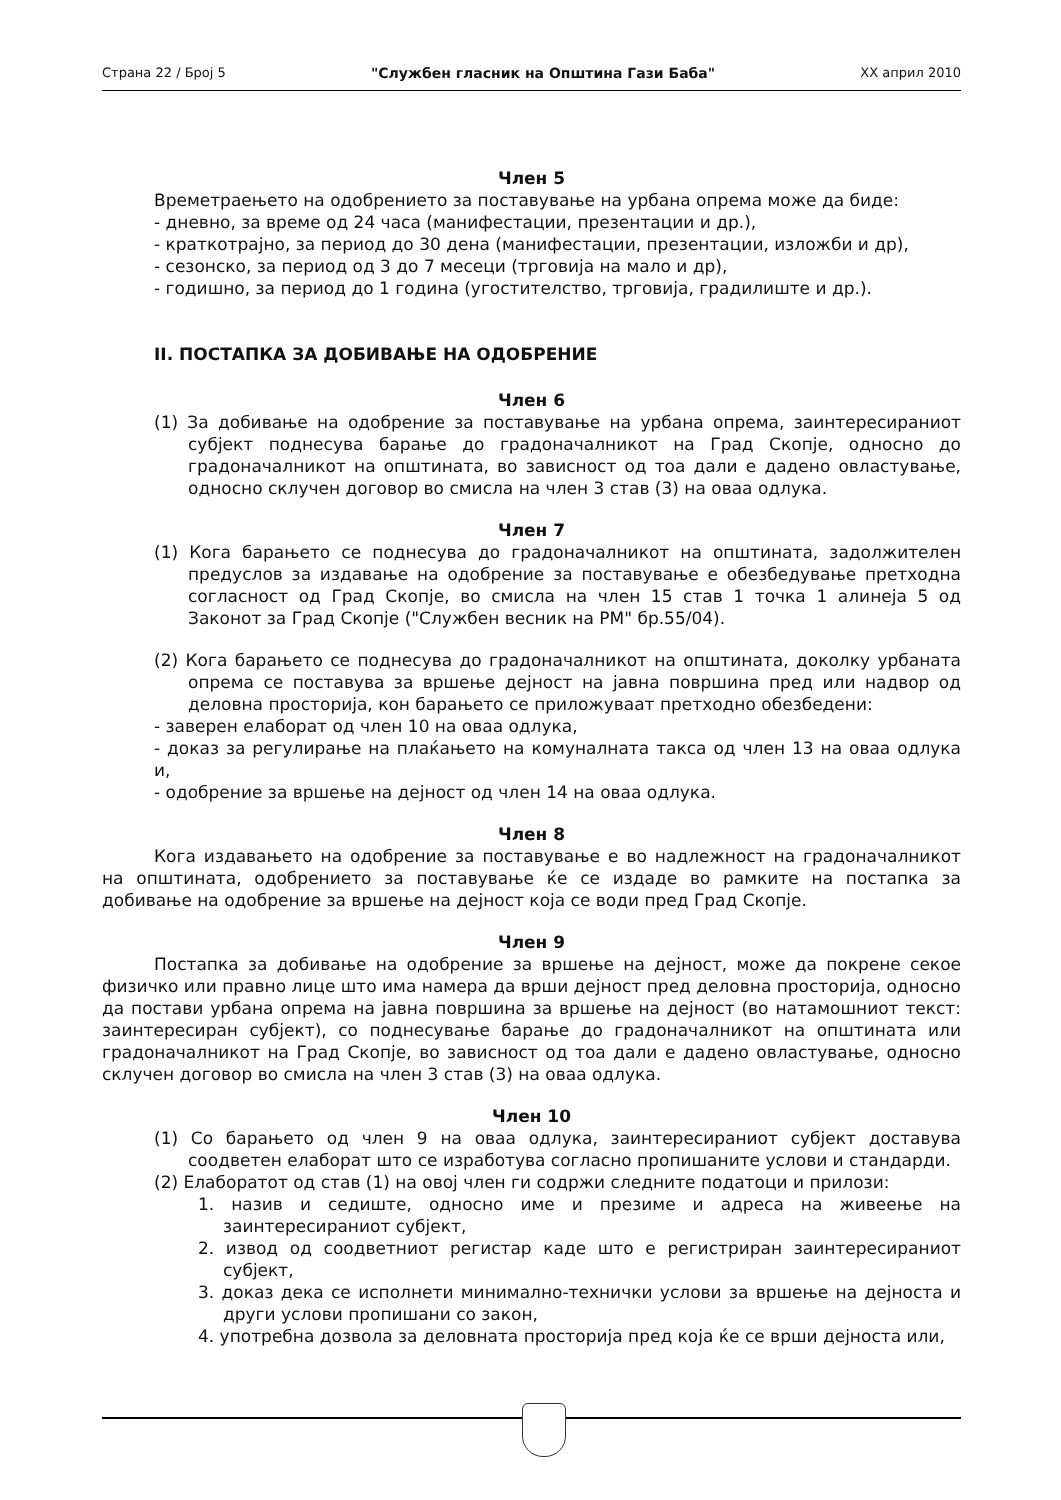Страна 22 / Број 5 "Службен гласник на Општина Гази Баба" XX април 2010
Член 5
Времетраењето на одобрението за поставување на урбана опрема може да биде:
- дневно, за време од 24 часа (манифестации, презентации и др.),
- краткотрајно, за период до 30 дена (манифестации, презентации, изложби и др),
- сезонско, за период од 3 до 7 месеци (трговија на мало и др),
- годишно, за период до 1 година (угостителство, трговија, градилиште и др.).
II. ПОСТАПКА ЗА ДОБИВАЊЕ НА ОДОБРЕНИЕ
Член 6
(1) За добивање на одобрение за поставување на урбана опрема, заинтересираниот субјект поднесува барање до градоначалникот на Град Скопје, односно до градоначалникот на општината, во зависност од тоа дали е дадено овластување, односно склучен договор во смисла на член 3 став (3) на оваа одлука.
Член 7
(1) Кога барањето се поднесува до градоначалникот на општината, задолжителен предуслов за издавање на одобрение за поставување е обезбедување претходна согласност од Град Скопје, во смисла на член 15 став 1 точка 1 алинеја 5 од Законот за Град Скопје ("Службен весник на РМ" бр.55/04).
(2) Кога барањето се поднесува до градоначалникот на општината, доколку урбаната опрема се поставува за вршење дејност на јавна површина пред или надвор од деловна просторија, кон барањето се приложуваат претходно обезбедени:
- заверен елаборат од член 10 на оваа одлука,
- доказ за регулирање на плаќањето на комуналната такса од член 13 на оваа одлука и,
- одобрение за вршење на дејност од член 14 на оваа одлука.
Член 8
Кога издавањето на одобрение за поставување е во надлежност на градоначалникот на општината, одобрението за поставување ќе се издаде во рамките на постапка за добивање на одобрение за вршење на дејност која се води пред Град Скопје.
Член 9
Постапка за добивање на одобрение за вршење на дејност, може да покрене секое физичко или правно лице што има намера да врши дејност пред деловна просторија, односно да постави урбана опрема на јавна површина за вршење на дејност (во натамошниот текст: заинтересиран субјект), со поднесување барање до градоначалникот на општината или градоначалникот на Град Скопје, во зависност од тоа дали е дадено овластување, односно склучен договор во смисла на член 3 став (3) на оваа одлука.
Член 10
(1) Со барањето од член 9 на оваа одлука, заинтересираниот субјект доставува соодветен елаборат што се изработува согласно пропишаните услови и стандарди.
(2) Елаборатот од став (1) на овој член ги содржи следните податоци и прилози:
1. назив и седиште, односно име и презиме и адреса на живеење на заинтересираниот субјект,
2. извод од соодветниот регистар каде што е регистриран заинтересираниот субјект,
3. доказ дека се исполнети минимално-технички услови за вршење на дејноста и други услови пропишани со закон,
4. употребна дозвола за деловната просторија пред која ќе се врши дејноста или,